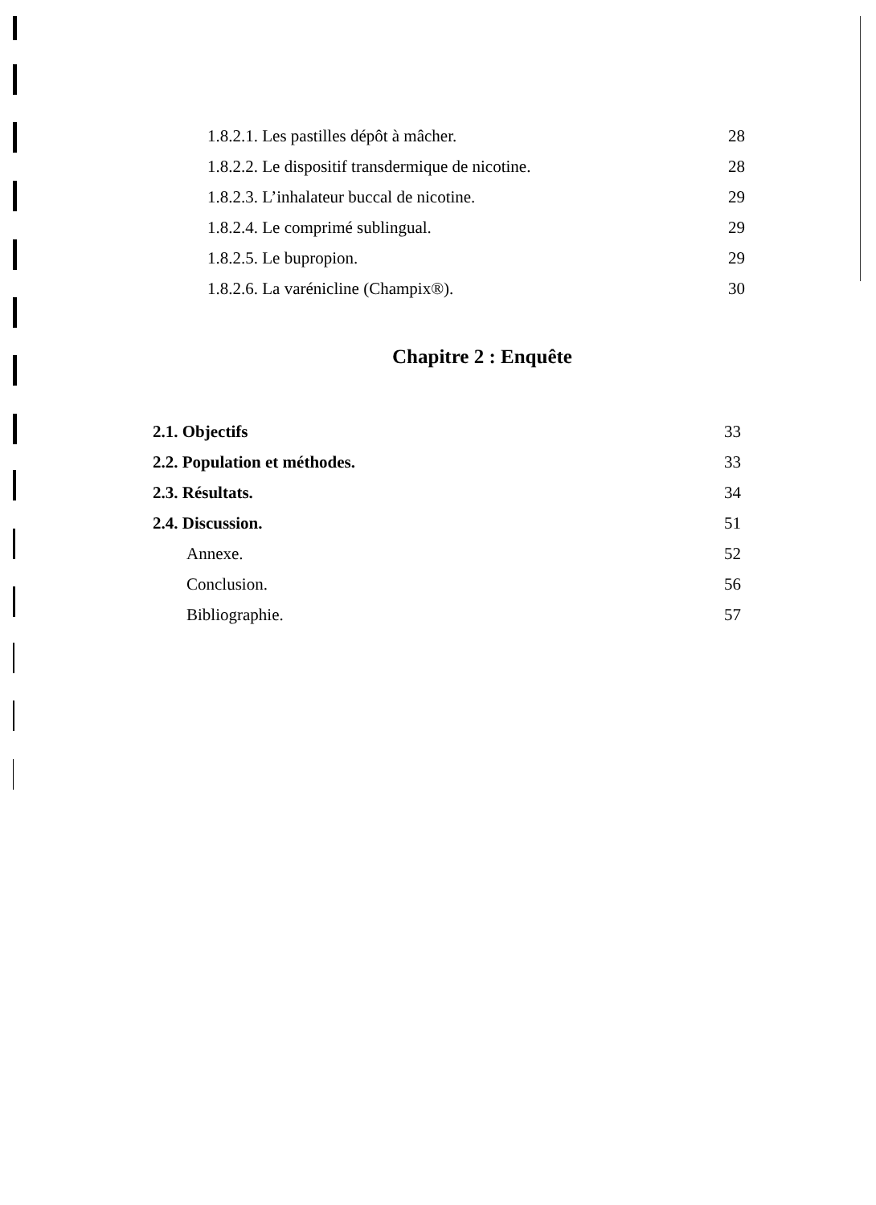1.8.2.1. Les pastilles dépôt à mâcher. 28
1.8.2.2. Le dispositif transdermique de nicotine. 28
1.8.2.3. L’inhalateur buccal de nicotine. 29
1.8.2.4. Le comprimé sublingual. 29
1.8.2.5. Le bupropion. 29
1.8.2.6. La varénicline (Champix®). 30
Chapitre 2 : Enquête
2.1. Objectifs 33
2.2. Population et méthodes. 33
2.3. Résultats. 34
2.4. Discussion. 51
Annexe. 52
Conclusion. 56
Bibliographie. 57